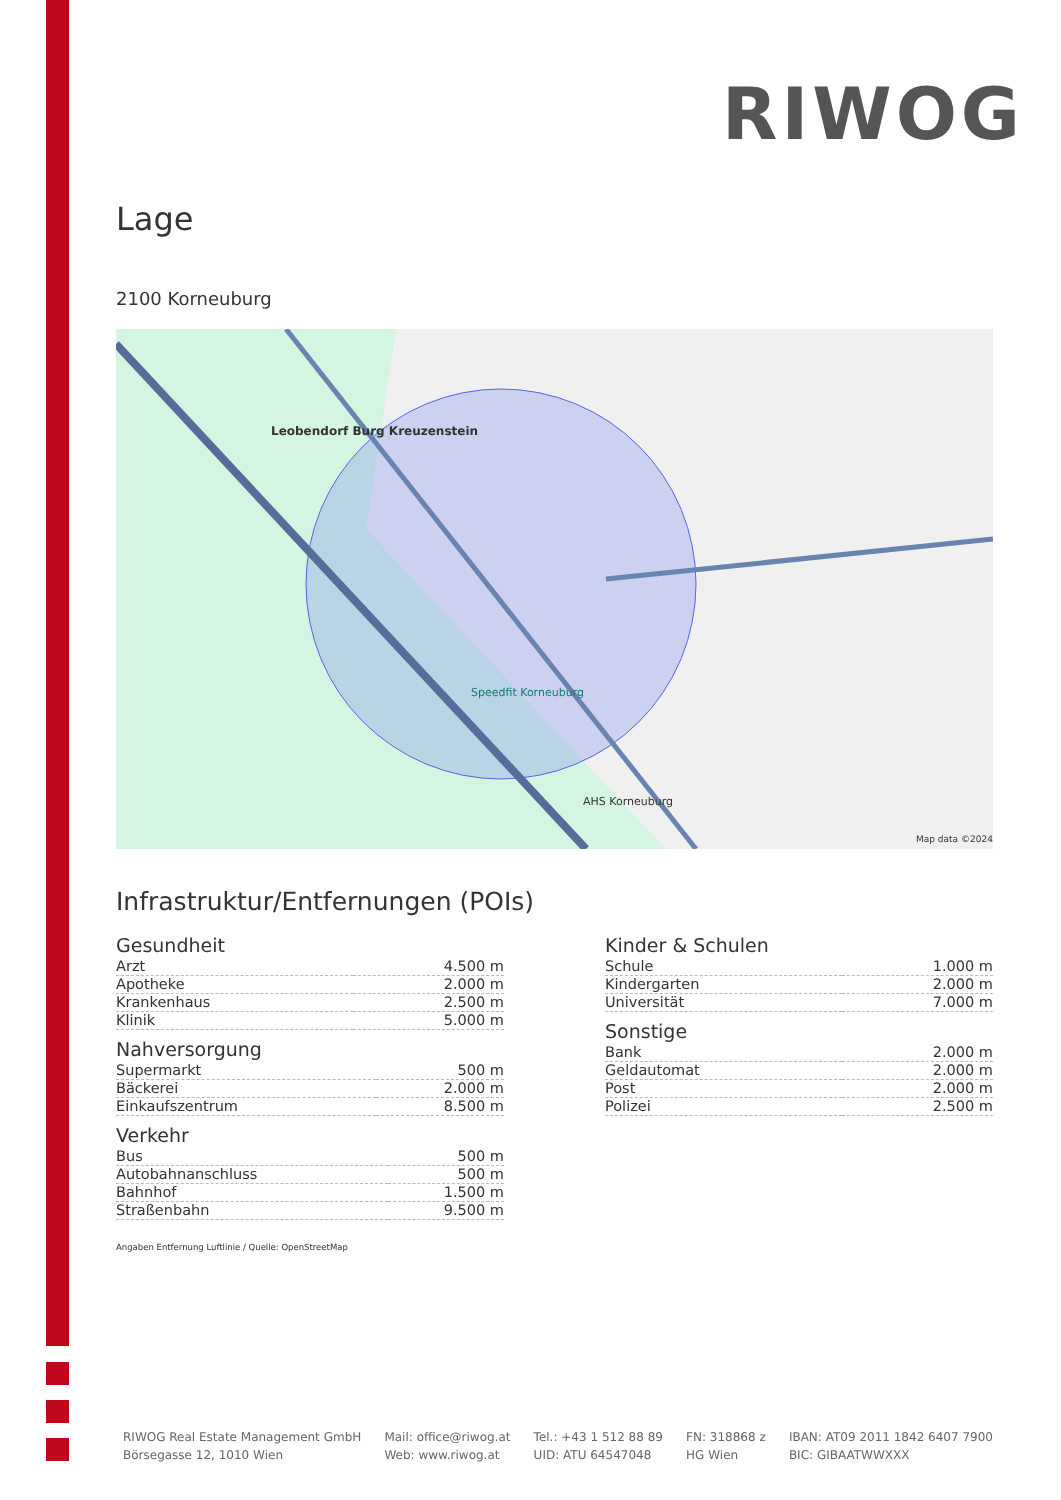RIWOG
Lage
2100 Korneuburg
Leobendorf Burg Kreuzenstein
Speedfit Korneuburg
AHS Korneuburg
Map data ©2024
Infrastruktur/Entfernungen (POIs)
Gesundheit
| Arzt | 4.500 m |
| Apotheke | 2.000 m |
| Krankenhaus | 2.500 m |
| Klinik | 5.000 m |
Nahversorgung
| Supermarkt | 500 m |
| Bäckerei | 2.000 m |
| Einkaufszentrum | 8.500 m |
Verkehr
| Bus | 500 m |
| Autobahnanschluss | 500 m |
| Bahnhof | 1.500 m |
| Straßenbahn | 9.500 m |
Angaben Entfernung Luftlinie / Quelle: OpenStreetMap
Kinder & Schulen
| Schule | 1.000 m |
| Kindergarten | 2.000 m |
| Universität | 7.000 m |
Sonstige
| Bank | 2.000 m |
| Geldautomat | 2.000 m |
| Post | 2.000 m |
| Polizei | 2.500 m |
RIWOG Real Estate Management GmbH
Börsegasse 12, 1010 Wien
Mail: office@riwog.at
Web: www.riwog.at
Tel.: +43 1 512 88 89
UID: ATU 64547048
FN: 318868 z
HG Wien
IBAN: AT09 2011 1842 6407 7900
BIC: GIBAATWWXXX